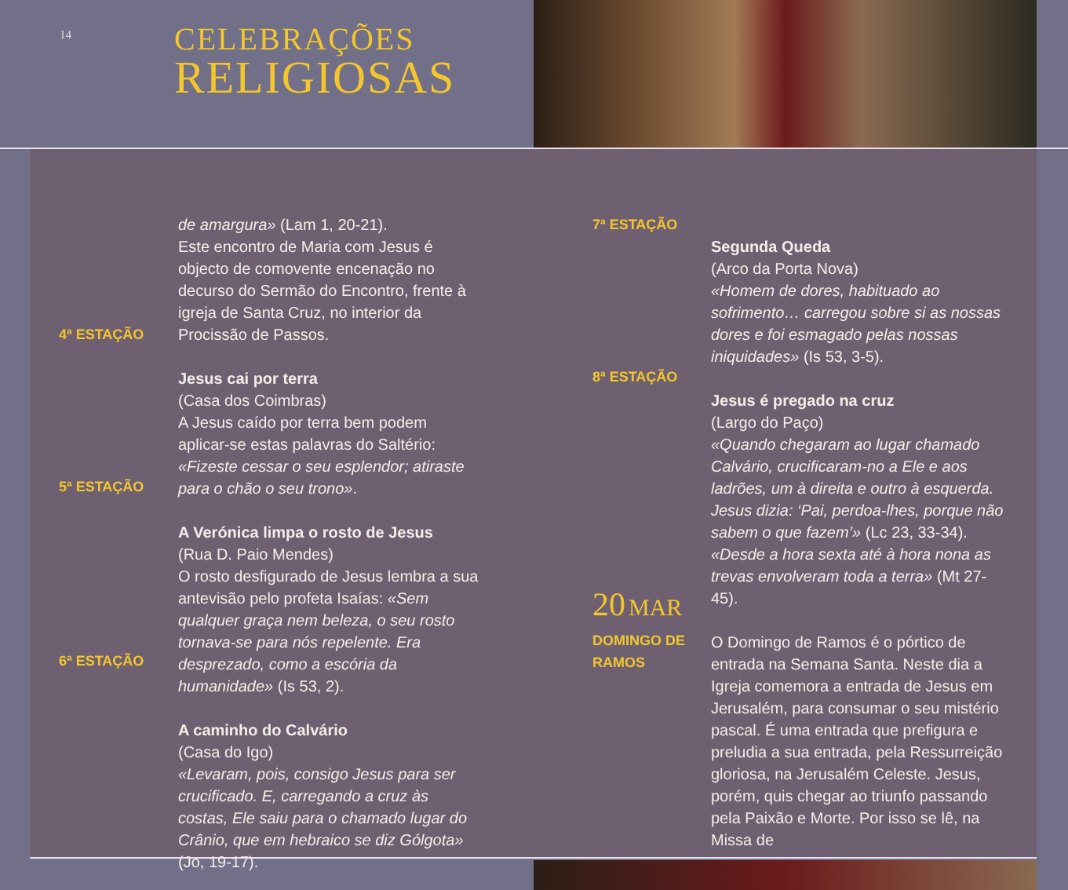14
CELEBRAÇÕES
RELIGIOSAS
4ª ESTAÇÃO
5ª ESTAÇÃO
6ª ESTAÇÃO
de amargura» (Lam 1, 20-21).
Este encontro de Maria com Jesus é objecto de comovente encenação no decurso do Sermão do Encontro, frente à igreja de Santa Cruz, no interior da Procissão de Passos.
Jesus cai por terra
(Casa dos Coimbras)
A Jesus caído por terra bem podem aplicar-se estas palavras do Saltério: «Fizeste cessar o seu esplendor; atiraste para o chão o seu trono».
A Verónica limpa o rosto de Jesus
(Rua D. Paio Mendes)
O rosto desfigurado de Jesus lembra a sua antevisão pelo profeta Isaías: «Sem qualquer graça nem beleza, o seu rosto tornava-se para nós repelente. Era desprezado, como a escória da humanidade» (Is 53, 2).
A caminho do Calvário
(Casa do Igo)
«Levaram, pois, consigo Jesus para ser crucificado. E, carregando a cruz às costas, Ele saiu para o chamado lugar do Crânio, que em hebraico se diz Gólgota» (Jo, 19-17).
7ª ESTAÇÃO
8ª ESTAÇÃO
20 MAR
DOMINGO DE
RAMOS
Segunda Queda
(Arco da Porta Nova)
«Homem de dores, habituado ao sofrimento… carregou sobre si as nossas dores e foi esmagado pelas nossas iniquidades» (Is 53, 3-5).
Jesus é pregado na cruz
(Largo do Paço)
«Quando chegaram ao lugar chamado Calvário, crucificaram-no a Ele e aos ladrões, um à direita e outro à esquerda. Jesus dizia: ‘Pai, perdoa-lhes, porque não sabem o que fazem’» (Lc 23, 33-34).
«Desde a hora sexta até à hora nona as trevas envolveram toda a terra» (Mt 27-45).
O Domingo de Ramos é o pórtico de entrada na Semana Santa. Neste dia a Igreja comemora a entrada de Jesus em Jerusalém, para consumar o seu mistério pascal. É uma entrada que prefigura e preludia a sua entrada, pela Ressurreição gloriosa, na Jerusalém Celeste. Jesus, porém, quis chegar ao triunfo passando pela Paixão e Morte. Por isso se lê, na Missa de